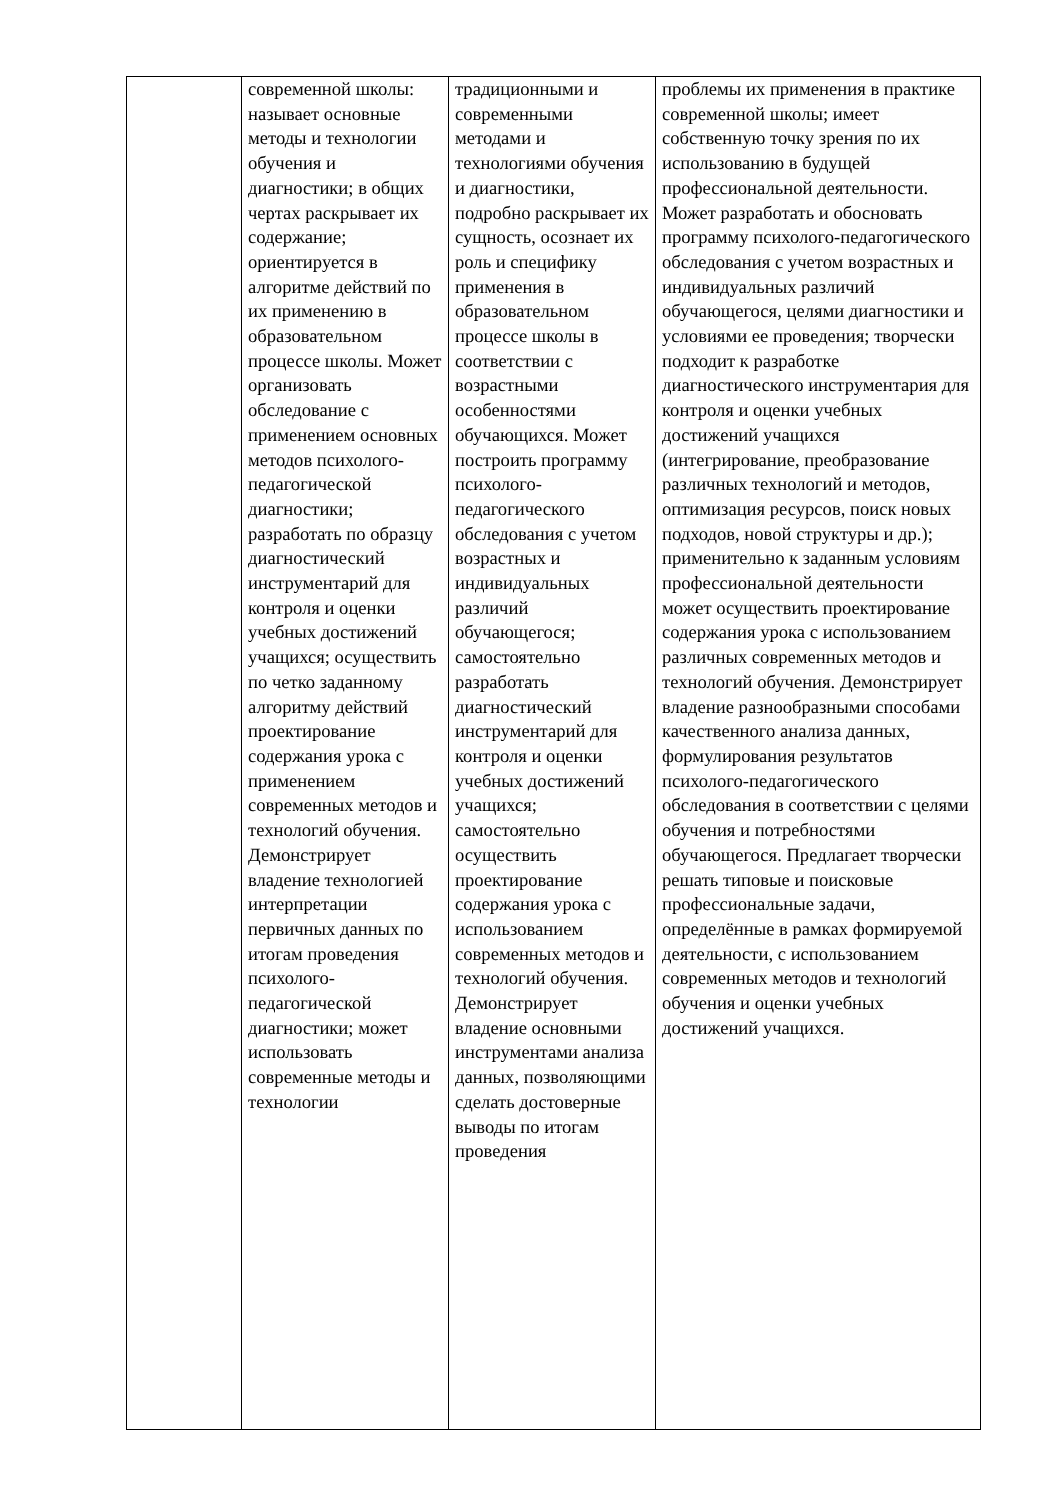| | современной школы: называет основные методы и технологии обучения и диагностики; в общих чертах раскрывает их содержание; ориентируется в алгоритме действий по их применению в образовательном процессе школы. Может организовать обследование с применением основных методов психолого-педагогической диагностики; разработать по образцу диагностический инструментарий для контроля и оценки учебных достижений учащихся; осуществить по четко заданному алгоритму действий проектирование содержания урока с применением современных методов и технологий обучения. Демонстрирует владение технологией интерпретации первичных данных по итогам проведения психолого-педагогической диагностики; может использовать современные методы и технологии | традиционными и современными методами и технологиями обучения и диагностики, подробно раскрывает их сущность, осознает их роль и специфику применения в образовательном процессе школы в соответствии с возрастными особенностями обучающихся. Может построить программу психолого-педагогического обследования с учетом возрастных и индивидуальных различий обучающегося; самостоятельно разработать диагностический инструментарий для контроля и оценки учебных достижений учащихся; самостоятельно осуществить проектирование содержания урока с использованием современных методов и технологий обучения. Демонстрирует владение основными инструментами анализа данных, позволяющими сделать достоверные выводы по итогам проведения | проблемы их применения в практике современной школы; имеет собственную точку зрения по их использованию в будущей профессиональной деятельности. Может разработать и обосновать программу психолого-педагогического обследования с учетом возрастных и индивидуальных различий обучающегося, целями диагностики и условиями ее проведения; творчески подходит к разработке диагностического инструментария для контроля и оценки учебных достижений учащихся (интегрирование, преобразование различных технологий и методов, оптимизация ресурсов, поиск новых подходов, новой структуры и др.); применительно к заданным условиям профессиональной деятельности может осуществить проектирование содержания урока с использованием различных современных методов и технологий обучения. Демонстрирует владение разнообразными способами качественного анализа данных, формулирования результатов психолого-педагогического обследования в соответствии с целями обучения и потребностями обучающегося. Предлагает творчески решать типовые и поисковые профессиональные задачи, определённые в рамках формируемой деятельности, с использованием современных методов и технологий обучения и оценки учебных достижений учащихся. |